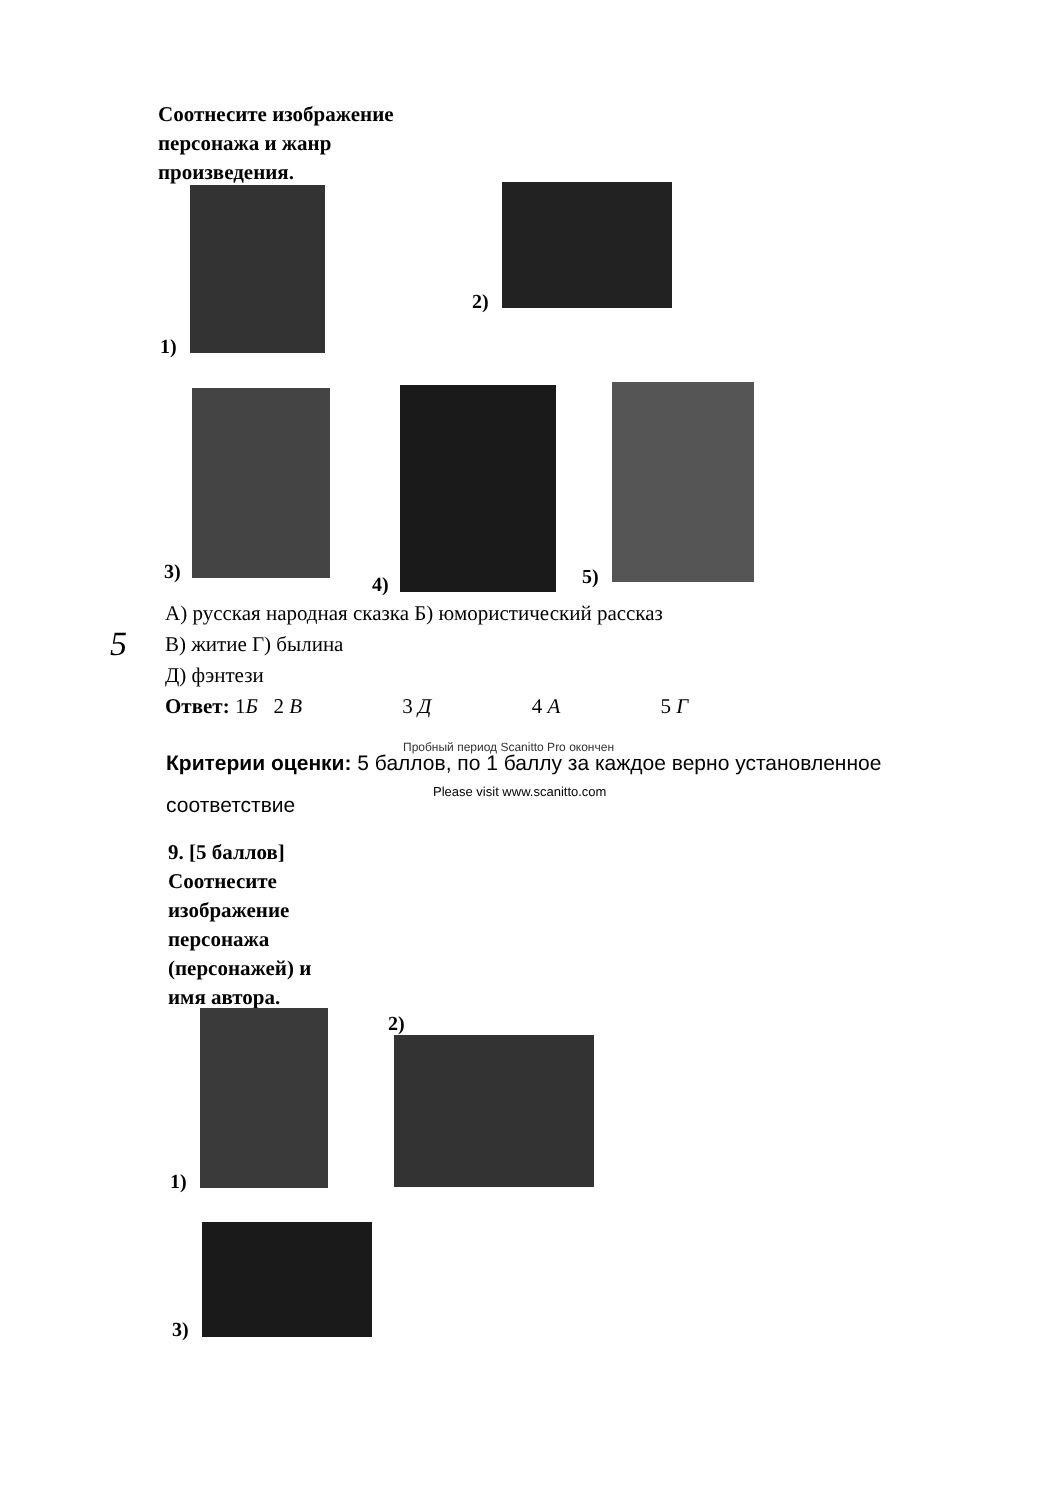Соотнесите изображение
персонажа и жанр
произведения.
1)
2)
3)
4) 5)
А) русская народная сказка Б) юмористический рассказ
В) житие Г) былина
Д) фэнтези
Ответ: 1Б 2 В 3 Д 4 А 5 Г
5
Пробный период Scanitto Pro окончен
Критерии оценки: 5 баллов, по 1 баллу за каждое верно установленное
соответствие
Please visit www.scanitto.com
9. [5 баллов]
Соотнесите
изображение
персонажа
(персонажей) и
имя автора.
1)
2)
3)